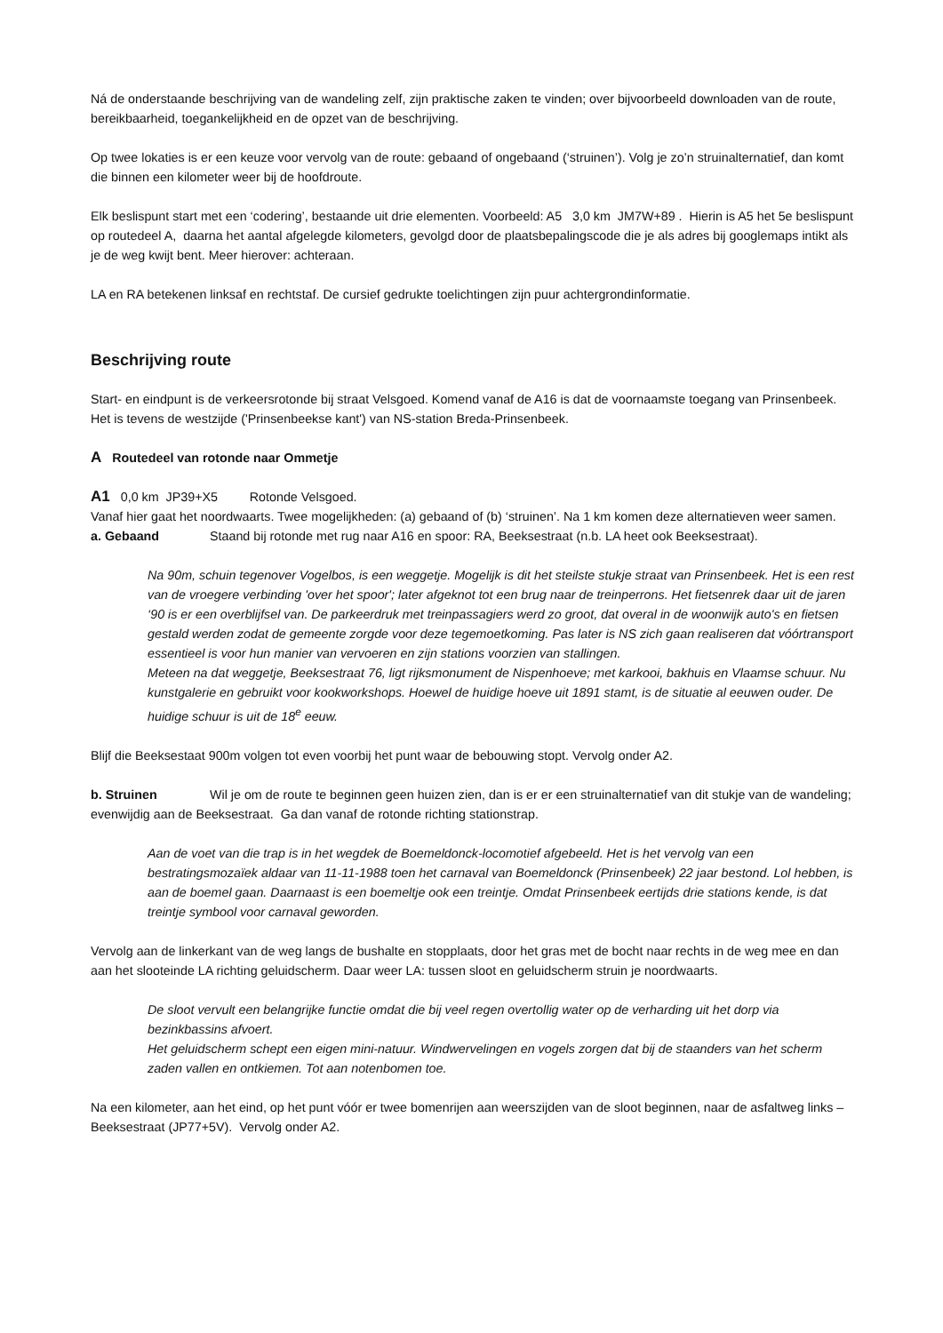Ná de onderstaande beschrijving van de wandeling zelf, zijn praktische zaken te vinden; over bijvoorbeeld downloaden van de route, bereikbaarheid, toegankelijkheid en de opzet van de beschrijving.
Op twee lokaties is er een keuze voor vervolg van de route: gebaand of ongebaand (‘struinen’). Volg je zo’n struinalternatief, dan komt die binnen een kilometer weer bij de hoofdroute.
Elk beslispunt start met een ‘codering’, bestaande uit drie elementen. Voorbeeld: A5 3,0 km JM7W+89 . Hierin is A5 het 5e beslispunt op routedeel A, daarna het aantal afgelegde kilometers, gevolgd door de plaatsbepalingscode die je als adres bij googlemaps intikt als je de weg kwijt bent. Meer hierover: achteraan.
LA en RA betekenen linksaf en rechtstaf. De cursief gedrukte toelichtingen zijn puur achtergrondinformatie.
Beschrijving route
Start- en eindpunt is de verkeersrotonde bij straat Velsgoed. Komend vanaf de A16 is dat de voornaamste toegang van Prinsenbeek. Het is tevens de westzijde ('Prinsenbeekse kant') van NS-station Breda-Prinsenbeek.
A Routedeel van rotonde naar Ommetje
A1 0,0 km JP39+X5 Rotonde Velsgoed.
Vanaf hier gaat het noordwaarts. Twee mogelijkheden: (a) gebaand of (b) ‘struinen’. Na 1 km komen deze alternatieven weer samen.
a. Gebaand Staand bij rotonde met rug naar A16 en spoor: RA, Beeksestraat (n.b. LA heet ook Beeksestraat).
Na 90m, schuin tegenover Vogelbos, is een weggetje. Mogelijk is dit het steilste stukje straat van Prinsenbeek. Het is een rest van de vroegere verbinding 'over het spoor'; later afgeknot tot een brug naar de treinperrons. Het fietsenrek daar uit de jaren ‘90 is er een overblijfsel van. De parkeerdruk met treinpassagiers werd zo groot, dat overal in de woonwijk auto's en fietsen gestald werden zodat de gemeente zorgde voor deze tegemoetkoming. Pas later is NS zich gaan realiseren dat vóórtransport essentieel is voor hun manier van vervoeren en zijn stations voorzien van stallingen.
Meteen na dat weggetje, Beeksestraat 76, ligt rijksmonument de Nispenhoeve; met karkooi, bakhuis en Vlaamse schuur. Nu kunstgalerie en gebruikt voor kookworkshops. Hoewel de huidige hoeve uit 1891 stamt, is de situatie al eeuwen ouder. De huidige schuur is uit de 18<sup>e</sup> eeuw.
Blijf die Beeksestaat 900m volgen tot even voorbij het punt waar de bebouwing stopt. Vervolg onder A2.
b. Struinen Wil je om de route te beginnen geen huizen zien, dan is er er een struinalternatief van dit stukje van de wandeling; evenwijdig aan de Beeksestraat. Ga dan vanaf de rotonde richting stationstrap.
Aan de voet van die trap is in het wegdek de Boemeldonck-locomotief afgebeeld. Het is het vervolg van een bestratingsmozaïek aldaar van 11-11-1988 toen het carnaval van Boemeldonck (Prinsenbeek) 22 jaar bestond. Lol hebben, is aan de boemel gaan. Daarnaast is een boemeltje ook een treintje. Omdat Prinsenbeek eertijds drie stations kende, is dat treintje symbool voor carnaval geworden.
Vervolg aan de linkerkant van de weg langs de bushalte en stopplaats, door het gras met de bocht naar rechts in de weg mee en dan aan het slooteinde LA richting geluidscherm. Daar weer LA: tussen sloot en geluidscherm struin je noordwaarts.
De sloot vervult een belangrijke functie omdat die bij veel regen overtollig water op de verharding uit het dorp via bezinkbassins afvoert.
Het geluidscherm schept een eigen mini-natuur. Windwervelingen en vogels zorgen dat bij de staanders van het scherm zaden vallen en ontkiemen. Tot aan notenbomen toe.
Na een kilometer, aan het eind, op het punt vóór er twee bomenrijen aan weerszijden van de sloot beginnen, naar de asfaltweg links – Beeksestraat (JP77+5V). Vervolg onder A2.